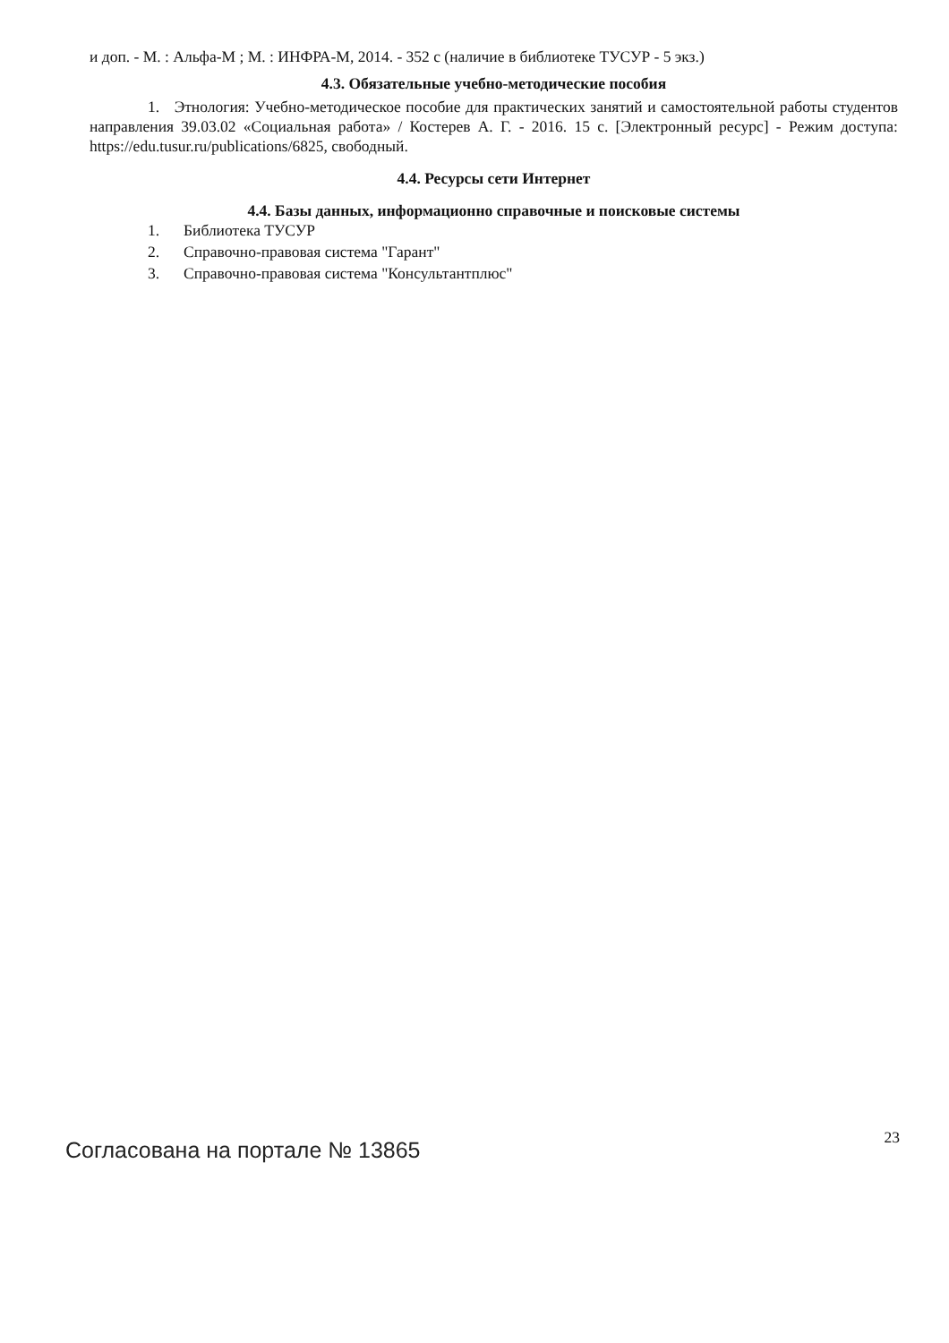и доп. - М. : Альфа-М ; М. : ИНФРА-М, 2014. - 352 с (наличие в библиотеке ТУСУР - 5 экз.)
4.3. Обязательные учебно-методические пособия
1. Этнология: Учебно-методическое пособие для практических занятий и самостоятельной работы студентов направления 39.03.02 «Социальная работа» / Костерев А. Г. - 2016. 15 с. [Электронный ресурс] - Режим доступа: https://edu.tusur.ru/publications/6825, свободный.
4.4. Ресурсы сети Интернет
4.4. Базы данных, информационно справочные и поисковые системы
1. Библиотека ТУСУР
2. Справочно-правовая система "Гарант"
3. Справочно-правовая система "Консультантплюс"
Согласована на портале № 13865
23